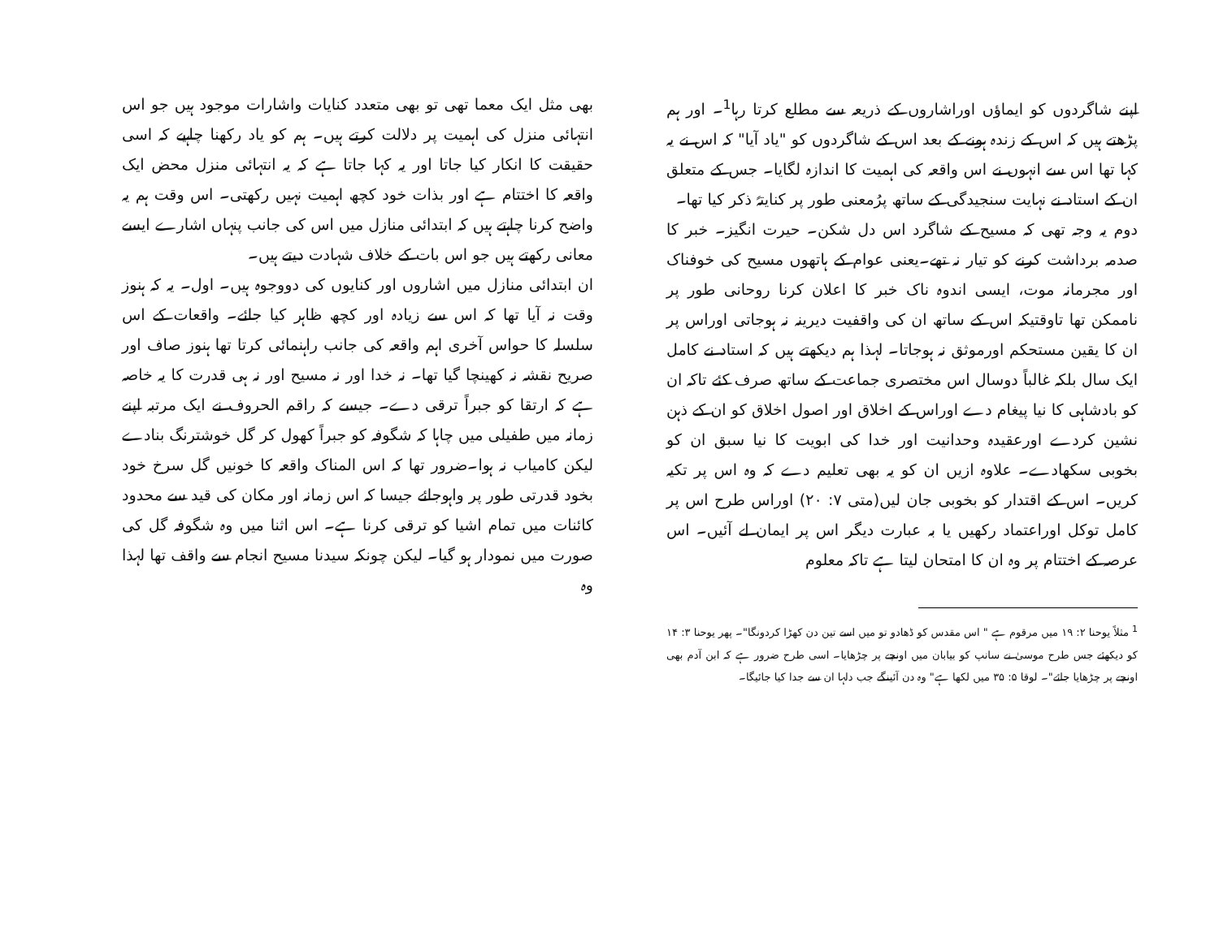بھی مثل ایک معما تھی تو بھی متعدد کنایات واشارات موجود ہیں جو اس انتہائی منزل کی اہمیت پر دلالت کرتے ہیں۔ ہم کو یاد رکھنا چاہیے کہ اسی حقیقت کا انکار کیا جاتا اور یہ کہا جاتا ہے کہ یہ انتہائی منزل محض ایک واقعہ کا اختتام ہے اور بذات خود کچھ اہمیت نہیں رکھتی۔ اس وقت ہم یہ واضح کرنا چاہتے ہیں کہ ابتدائی منازل میں اس کی جانب پنہاں اشارے ایسے معانی رکھتے ہیں جو اس بات کے خلاف شہادت دیتے ہیں۔
ان ابتدائی منازل میں اشاروں اور کنایوں کی دووجوہ ہیں۔ اول۔ یہ کہ ہنوز وقت نہ آیا تھا کہ اس سے زیادہ اور کچھ ظاہر کیا جائے۔ واقعات کے اس سلسلہ کا حواس آخری اہم واقعہ کی جانب راہنمائی کرتا تھا ہنوز صاف اور صریح نقشہ نہ کھینچا گیا تھا۔ نہ خدا اور نہ مسیح اور نہ ہی قدرت کا یہ خاصہ ہے کہ ارتقا کو جبراً ترقی دے۔ جیسے کہ راقم الحروف نے ایک مرتبہ اپنے زمانہ میں طفیلی میں چاہا کہ شگوفہ کو جبراً کھول کر گل خوشترنگ بنادے لیکن کامیاب نہ ہوا۔ضرور تھا کہ اس المناک واقعہ کا خونیں گل سرخ خود بخود قدرتی طور پر واہوجائے جیسا کہ اس زمانہ اور مکان کی قید سے محدود کائنات میں تمام اشیا کو ترقی کرنا ہے۔ اس اثنا میں وہ شگوفہ گل کی صورت میں نمودار ہو گیا۔ لیکن چونکہ سیدنا مسیح انجام سے واقف تھا لہذا وہ
اپنے شاگردوں کو ایماؤں اوراشاروں کے ذریعہ سے مطلع کرتا رہا<sup>1</sup>۔ اور ہم پڑھتے ہیں کہ اس کے زندہ ہونے کے بعد اس کے شاگردوں کو "یاد آیا" کہ اس نے یہ کہا تھا اس سے انہوں نے اس واقعہ کی اہمیت کا اندازہ لگایا۔ جس کے متعلق ان کے استاد نے نہایت سنجیدگی کے ساتھ پرُمعنی طور پر کنایتہً ذکر کیا تھا۔
دوم یہ وجہ تھی کہ مسیح کے شاگرد اس دل شکن۔ حیرت انگیز۔ خبر کا صدمہ برداشت کرنے کو تیار نہ تھے۔یعنی عوام کے ہاتھوں مسیح کی خوفناک اور مجرمانہ موت، ایسی اندوہ ناک خبر کا اعلان کرنا روحانی طور پر ناممکن تھا تاوقتیکہ اس کے ساتھ ان کی واقفیت دیرینہ نہ ہوجاتی اوراس پر ان کا یقین مستحکم اورموثق نہ ہوجاتا۔ لہذا ہم دیکھتے ہیں کہ استاد نے کامل ایک سال بلکہ غالباً دوسال اس مختصری جماعت کے ساتھ صرف کئے تاکہ ان کو بادشاہی کا نیا پیغام دے اوراس کے اخلاق اور اصول اخلاق کو ان کے ذہن نشین کردے اورعقیدہ وحدانیت اور خدا کی ابویت کا نیا سبق ان کو بخوبی سکھادے۔ علاوہ ازیں ان کو یہ بھی تعلیم دے کہ وہ اس پر تکیہ کریں۔ اس کے اقتدار کو بخوبی جان لیں(متی ۷: ۲۰) اوراس طرح اس پر کامل توکل اوراعتماد رکھیں یا بہ عبارت دیگر اس پر ایمان لے آئیں۔ اس عرصہ کے اختتام پر وہ ان کا امتحان لیتا ہے تاکہ معلوم
<sup>1</sup> مثلاً یوحنا ۲: ۱۹ میں مرقوم ہے " اس مقدس کو ڈھادو تو میں اسے تین دن کھڑا کردونگا"۔ پھر یوحنا ۳: ۱۴ کو دیکھئے جس طرح موسیٰ نے سانپ کو بیابان میں اونچے پر چڑھایا۔ اسی طرح ضرور ہے کہ ابن آدم بھی اونچے پر چڑھایا جائے"۔ لوقا ۵: ۳۵ میں لکھا ہے" وہ دن آئینگے جب دلہا ان سے جدا کیا جائیگا۔